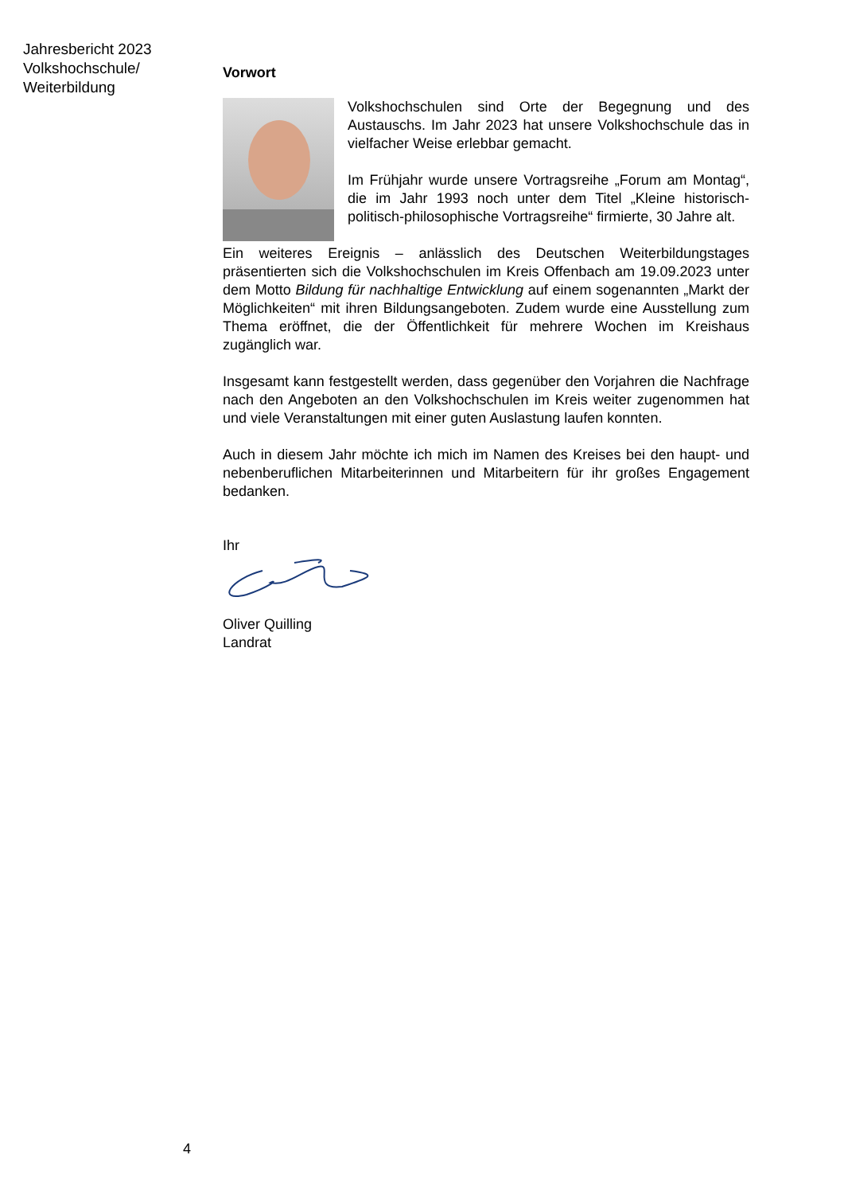Jahresbericht 2023
Volkshochschule/
Weiterbildung
Vorwort
Volkshochschulen sind Orte der Begegnung und des Austauschs. Im Jahr 2023 hat unsere Volkshochschule das in vielfacher Weise erlebbar gemacht.
Im Frühjahr wurde unsere Vortragsreihe „Forum am Montag“, die im Jahr 1993 noch unter dem Titel „Kleine historisch-politisch-philosophische Vortragsreihe“ firmierte, 30 Jahre alt.
Ein weiteres Ereignis – anlässlich des Deutschen Weiterbildungstages präsentierten sich die Volkshochschulen im Kreis Offenbach am 19.09.2023 unter dem Motto Bildung für nachhaltige Entwicklung auf einem sogenannten „Markt der Möglichkeiten“ mit ihren Bildungsangeboten. Zudem wurde eine Ausstellung zum Thema eröffnet, die der Öffentlichkeit für mehrere Wochen im Kreishaus zugänglich war.
Insgesamt kann festgestellt werden, dass gegenüber den Vorjahren die Nachfrage nach den Angeboten an den Volkshochschulen im Kreis weiter zugenommen hat und viele Veranstaltungen mit einer guten Auslastung laufen konnten.
Auch in diesem Jahr möchte ich mich im Namen des Kreises bei den haupt- und nebenberuflichen Mitarbeiterinnen und Mitarbeitern für ihr großes Engagement bedanken.
Ihr
Oliver Quilling
Landrat
4